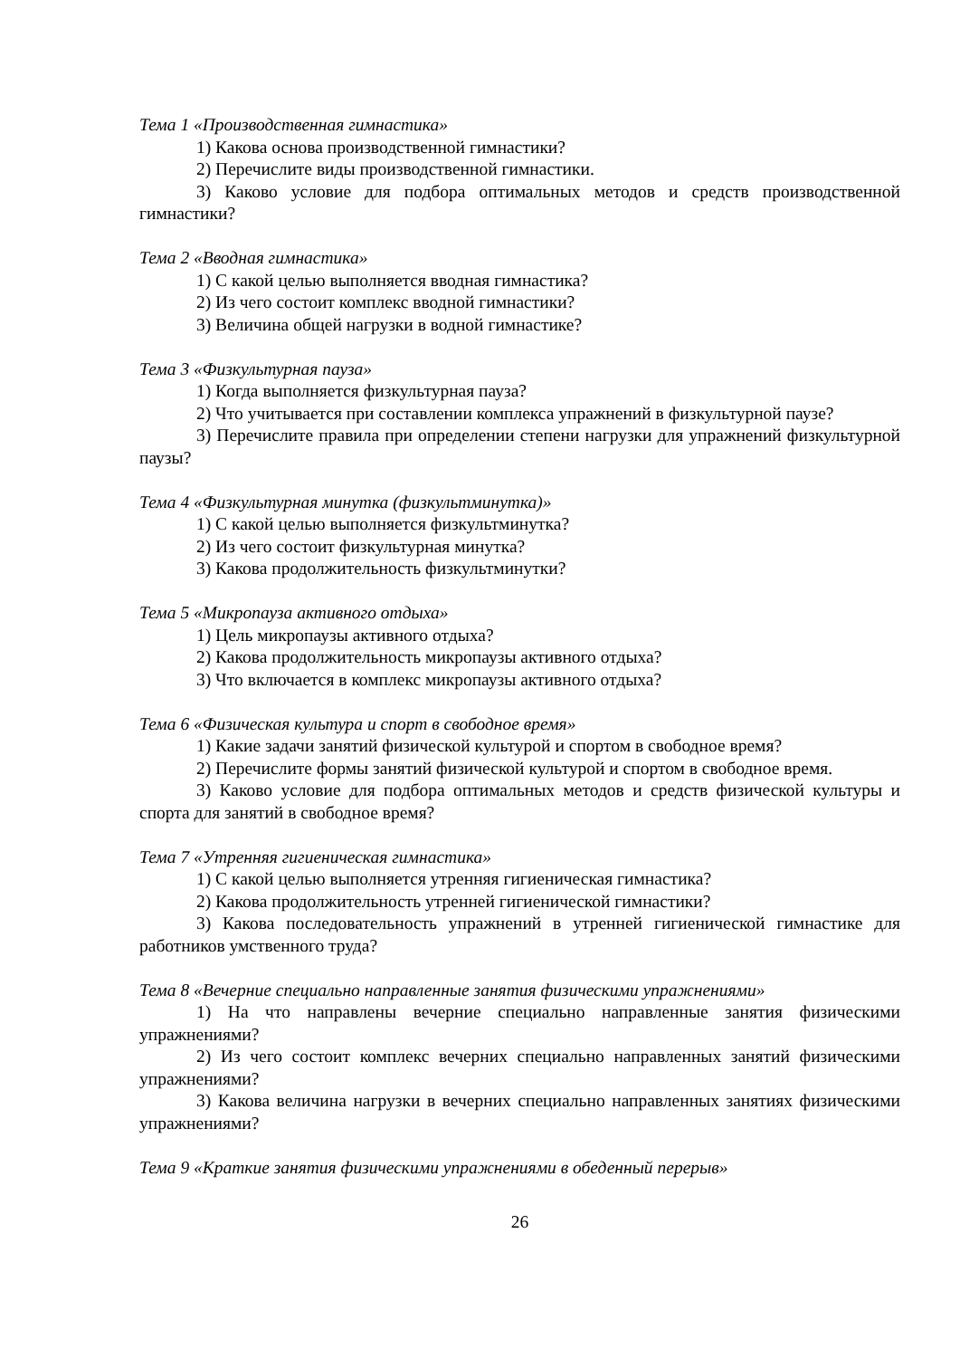Тема 1 «Производственная гимнастика»
1) Какова основа производственной гимнастики?
2) Перечислите виды производственной гимнастики.
3) Каково условие для подбора оптимальных методов и средств производственной гимнастики?
Тема 2 «Вводная гимнастика»
1) С какой целью выполняется вводная гимнастика?
2) Из чего состоит комплекс вводной гимнастики?
3) Величина общей нагрузки в водной гимнастике?
Тема 3 «Физкультурная пауза»
1) Когда выполняется физкультурная пауза?
2) Что учитывается при составлении комплекса упражнений в физкультурной паузе?
3) Перечислите правила при определении степени нагрузки для упражнений физкультурной паузы?
Тема 4 «Физкультурная минутка (физкультминутка)»
1) С какой целью выполняется физкультминутка?
2) Из чего состоит физкультурная минутка?
3) Какова продолжительность физкультминутки?
Тема 5 «Микропауза активного отдыха»
1) Цель микропаузы активного отдыха?
2) Какова продолжительность микропаузы активного отдыха?
3) Что включается в комплекс микропаузы активного отдыха?
Тема 6 «Физическая культура и спорт в свободное время»
1) Какие задачи занятий физической культурой и спортом в свободное время?
2) Перечислите формы занятий физической культурой и спортом в свободное время.
3) Каково условие для подбора оптимальных методов и средств физической культуры и спорта для занятий в свободное время?
Тема 7 «Утренняя гигиеническая гимнастика»
1) С какой целью выполняется утренняя гигиеническая гимнастика?
2) Какова продолжительность утренней гигиенической гимнастики?
3) Какова последовательность упражнений в утренней гигиенической гимнастике для работников умственного труда?
Тема 8 «Вечерние специально направленные занятия физическими упражнениями»
1) На что направлены вечерние специально направленные занятия физическими упражнениями?
2) Из чего состоит комплекс вечерних специально направленных занятий физическими упражнениями?
3) Какова величина нагрузки в вечерних специально направленных занятиях физическими упражнениями?
Тема 9 «Краткие занятия физическими упражнениями в обеденный перерыв»
26